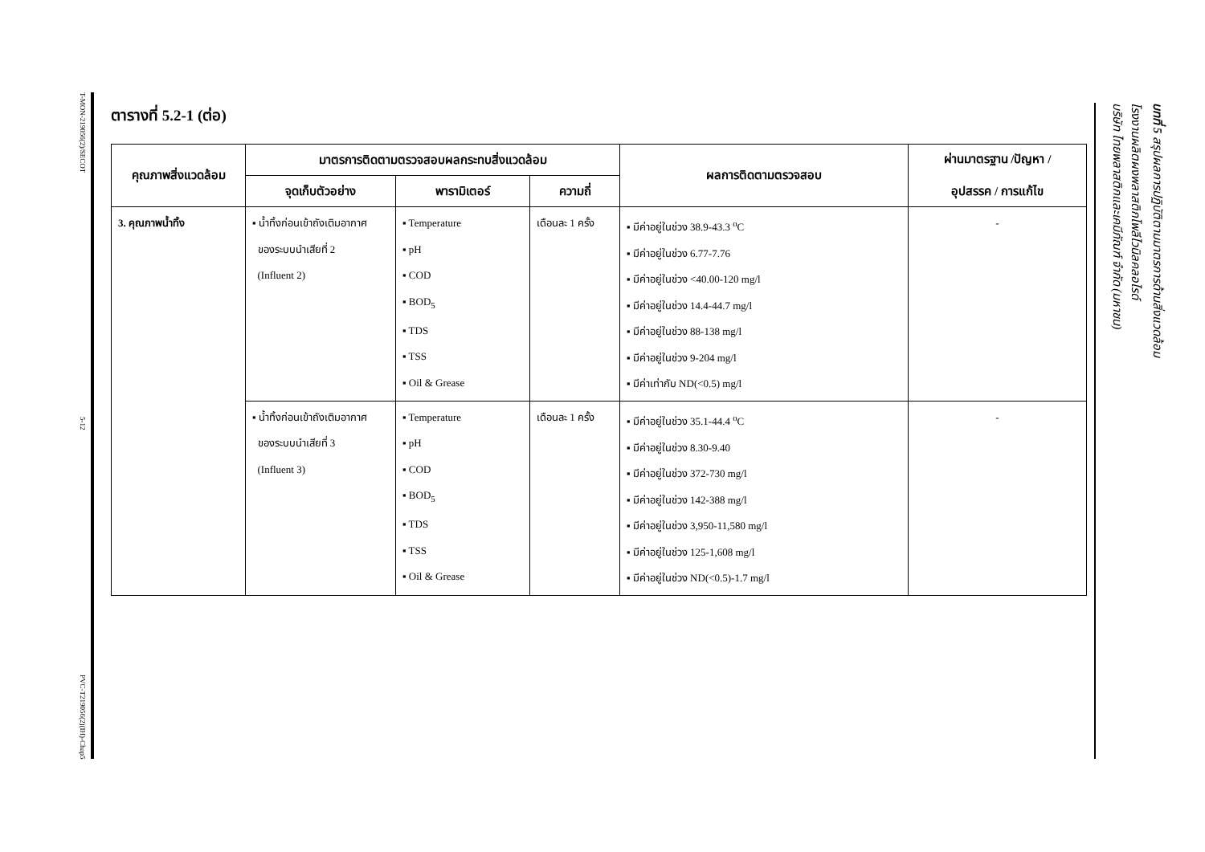T-MON-219056(2)/SECOT
5-12
PVC-T219056(2)(IH)-Chap5
ตารางที่ 5.2-1 (ต่อ)
| คุณภาพสิ่งแวดล้อม | มาตรการติดตามตรวจสอบผลกระทบสิ่งแวดล้อม | | | ผลการติดตามตรวจสอบ | ผ่านมาตรฐาน /ปัญหา / อุปสรรค / การแก้ไข |
| --- | --- | --- | --- | --- | --- |
| | จุดเก็บตัวอย่าง | พารามิเตอร์ | ความถี่ | | |
| 3. คุณภาพน้ำทิ้ง | ▪ น้ำทิ้งก่อนเข้าถังเติมอากาศ ของระบบนำเสียที่ 2 (Influent 2) | ▪ Temperature ▪ pH ▪ COD ▪ BOD<sub>5</sub> ▪ TDS ▪ TSS ▪ Oil & Grease | เดือนละ 1 ครั้ง | ▪ มีค่าอยู่ในช่วง 38.9-43.3 <sup>o</sup>C ▪ มีค่าอยู่ในช่วง 6.77-7.76 ▪ มีค่าอยู่ในช่วง <40.00-120 mg/l ▪ มีค่าอยู่ในช่วง 14.4-44.7 mg/l ▪ มีค่าอยู่ในช่วง 88-138 mg/l ▪ มีค่าอยู่ในช่วง 9-204 mg/l ▪ มีค่าเท่ากับ ND(<0.5) mg/l | - |
| | ▪ น้ำทิ้งก่อนเข้าถังเติมอากาศ ของระบบนำเสียที่ 3 (Influent 3) | ▪ Temperature ▪ pH ▪ COD ▪ BOD<sub>5</sub> ▪ TDS ▪ TSS ▪ Oil & Grease | เดือนละ 1 ครั้ง | ▪ มีค่าอยู่ในช่วง 35.1-44.4 <sup>o</sup>C ▪ มีค่าอยู่ในช่วง 8.30-9.40 ▪ มีค่าอยู่ในช่วง 372-730 mg/l ▪ มีค่าอยู่ในช่วง 142-388 mg/l ▪ มีค่าอยู่ในช่วง 3,950-11,580 mg/l ▪ มีค่าอยู่ในช่วง 125-1,608 mg/l ▪ มีค่าอยู่ในช่วง ND(<0.5)-1.7 mg/l | - |
โรงงานผลิตผงพลาสติกโพลีไวนิลคลอไรด์
บริษัท ไทยพลาสติกและเคมีภัณฑ์ จำกัด (มหาชน)
บทที่ 5 สรุปผลการปฏิบัติตามมาตรการด้านสิ่งแวดล้อม